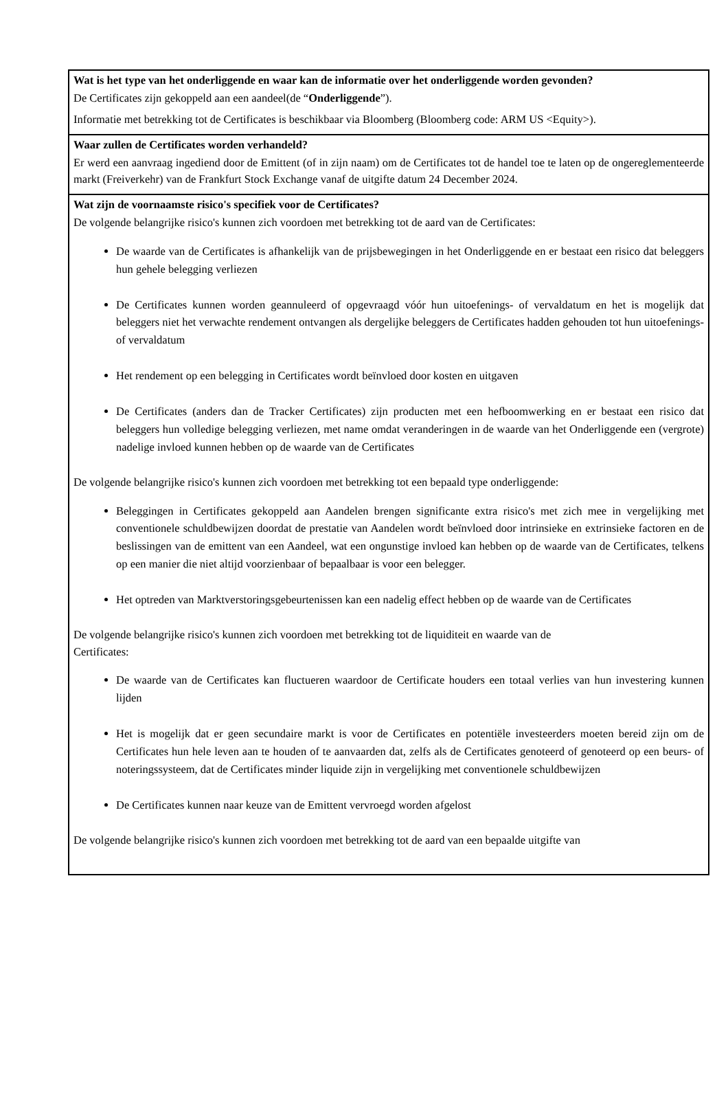Wat is het type van het onderliggende en waar kan de informatie over het onderliggende worden gevonden?
De Certificates zijn gekoppeld aan een aandeel(de “Onderliggende”).
Informatie met betrekking tot de Certificates is beschikbaar via Bloomberg (Bloomberg code: ARM US <Equity>).
Waar zullen de Certificates worden verhandeld?
Er werd een aanvraag ingediend door de Emittent (of in zijn naam) om de Certificates tot de handel toe te laten op de ongereglementeerde markt (Freiverkehr) van de Frankfurt Stock Exchange vanaf de uitgifte datum 24 December 2024.
Wat zijn de voornaamste risico's specifiek voor de Certificates?
De volgende belangrijke risico's kunnen zich voordoen met betrekking tot de aard van de Certificates:
De waarde van de Certificates is afhankelijk van de prijsbewegingen in het Onderliggende en er bestaat een risico dat beleggers hun gehele belegging verliezen
De Certificates kunnen worden geannuleerd of opgevraagd vóór hun uitoefenings- of vervaldatum en het is mogelijk dat beleggers niet het verwachte rendement ontvangen als dergelijke beleggers de Certificates hadden gehouden tot hun uitoefenings- of vervaldatum
Het rendement op een belegging in Certificates wordt beïnvloed door kosten en uitgaven
De Certificates (anders dan de Tracker Certificates) zijn producten met een hefboomwerking en er bestaat een risico dat beleggers hun volledige belegging verliezen, met name omdat veranderingen in de waarde van het Onderliggende een (vergrote) nadelige invloed kunnen hebben op de waarde van de Certificates
De volgende belangrijke risico's kunnen zich voordoen met betrekking tot een bepaald type onderliggende:
Beleggingen in Certificates gekoppeld aan Aandelen brengen significante extra risico's met zich mee in vergelijking met conventionele schuldbewijzen doordat de prestatie van Aandelen wordt beïnvloed door intrinsieke en extrinsieke factoren en de beslissingen van de emittent van een Aandeel, wat een ongunstige invloed kan hebben op de waarde van de Certificates, telkens op een manier die niet altijd voorzienbaar of bepaalbaar is voor een belegger.
Het optreden van Marktverstoringsgebeurtenissen kan een nadelig effect hebben op de waarde van de Certificates
De volgende belangrijke risico's kunnen zich voordoen met betrekking tot de liquiditeit en waarde van de
Certificates:
De waarde van de Certificates kan fluctueren waardoor de Certificate houders een totaal verlies van hun investering kunnen lijden
Het is mogelijk dat er geen secundaire markt is voor de Certificates en potentiële investeerders moeten bereid zijn om de Certificates hun hele leven aan te houden of te aanvaarden dat, zelfs als de Certificates genoteerd of genoteerd op een beurs- of noteringssysteem, dat de Certificates minder liquide zijn in vergelijking met conventionele schuldbewijzen
De Certificates kunnen naar keuze van de Emittent vervroegd worden afgelost
De volgende belangrijke risico's kunnen zich voordoen met betrekking tot de aard van een bepaalde uitgifte van